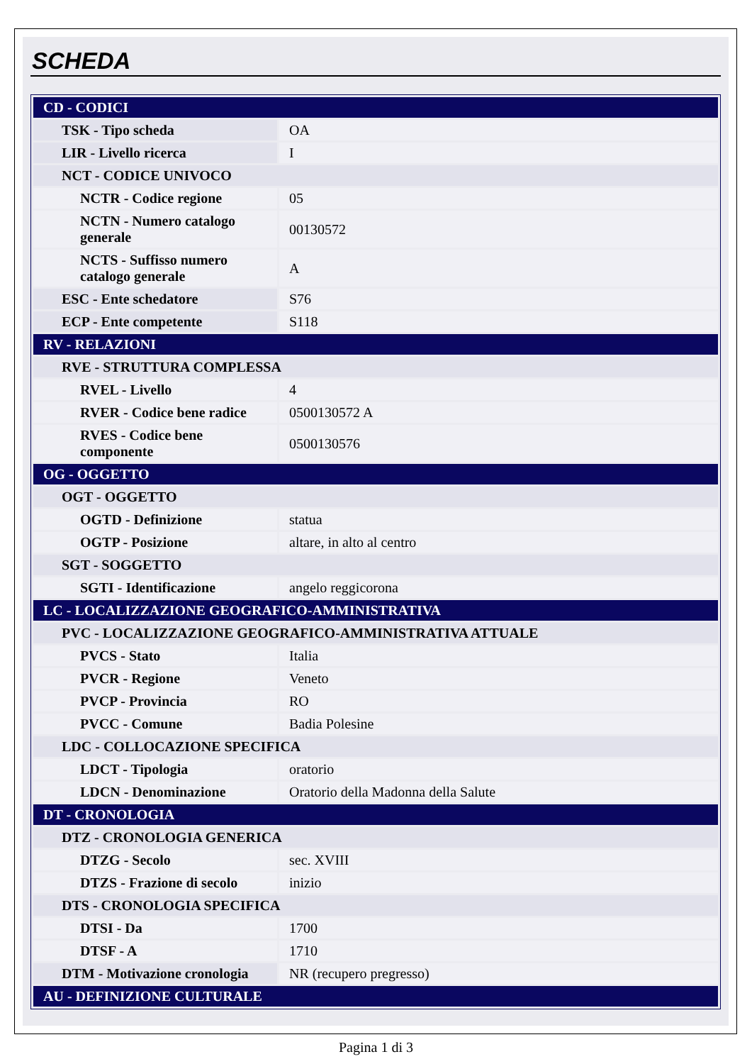SCHEDA
| CD - CODICI | |
| TSK - Tipo scheda | OA |
| LIR - Livello ricerca | I |
| NCT - CODICE UNIVOCO | |
| NCTR - Codice regione | 05 |
| NCTN - Numero catalogo generale | 00130572 |
| NCTS - Suffisso numero catalogo generale | A |
| ESC - Ente schedatore | S76 |
| ECP - Ente competente | S118 |
| RV - RELAZIONI | |
| RVE - STRUTTURA COMPLESSA | |
| RVEL - Livello | 4 |
| RVER - Codice bene radice | 0500130572 A |
| RVES - Codice bene componente | 0500130576 |
| OG - OGGETTO | |
| OGT - OGGETTO | |
| OGTD - Definizione | statua |
| OGTP - Posizione | altare, in alto al centro |
| SGT - SOGGETTO | |
| SGTI - Identificazione | angelo reggicorona |
| LC - LOCALIZZAZIONE GEOGRAFICO-AMMINISTRATIVA | |
| PVC - LOCALIZZAZIONE GEOGRAFICO-AMMINISTRATIVA ATTUALE | |
| PVCS - Stato | Italia |
| PVCR - Regione | Veneto |
| PVCP - Provincia | RO |
| PVCC - Comune | Badia Polesine |
| LDC - COLLOCAZIONE SPECIFICA | |
| LDCT - Tipologia | oratorio |
| LDCN - Denominazione | Oratorio della Madonna della Salute |
| DT - CRONOLOGIA | |
| DTZ - CRONOLOGIA GENERICA | |
| DTZG - Secolo | sec. XVIII |
| DTZS - Frazione di secolo | inizio |
| DTS - CRONOLOGIA SPECIFICA | |
| DTSI - Da | 1700 |
| DTSF - A | 1710 |
| DTM - Motivazione cronologia | NR (recupero pregresso) |
| AU - DEFINIZIONE CULTURALE | |
Pagina 1 di 3